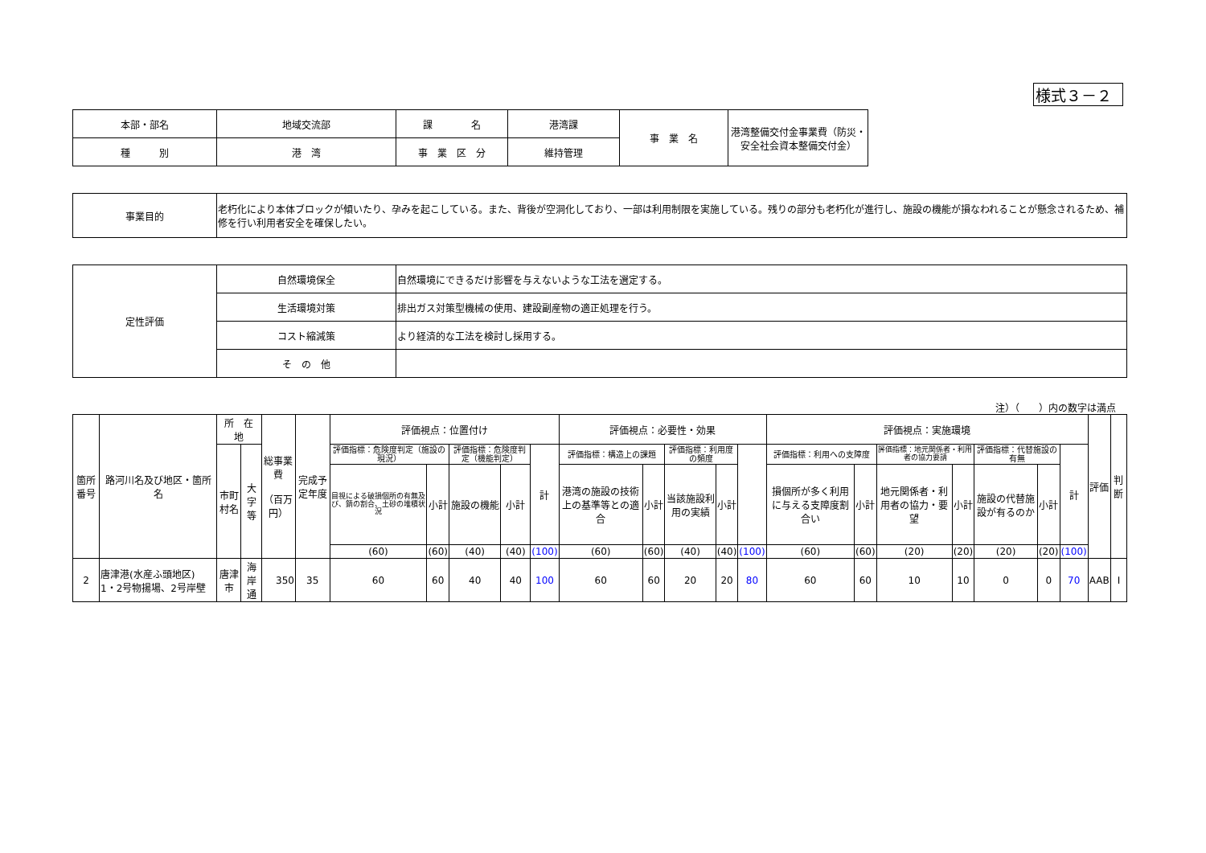様式３－２
| 本部・部名 | 地域交流部 | 課 名 | 港湾課 | 事 業 名 | 港湾整備交付金事業費（防災・安全社会資本整備交付金） |
| 種 別 | 港 湾 | 事 業 区 分 | 維持管理 | | |
| 事業目的 | 老朽化により本体ブロックが傾いたり、孕みを起こしている。また、背後が空洞化しており、一部は利用制限を実施している。残りの部分も老朽化が進行し、施設の機能が損なわれることが懸念されるため、補修を行い利用者安全を確保したい。 |
| 定性評価 | 自然環境保全 | 自然環境にできるだけ影響を与えないような工法を選定する。 |
| | 生活環境対策 | 排出ガス対策型機械の使用、建設副産物の適正処理を行う。 |
| | コスト縮減策 | より経済的な工法を検討し採用する。 |
| | そ の 他 | |
注）（　　）内の数字は満点
| 箇所番号 | 路河川名及び地区・箇所名 | 所 在 地 | | 総事業費 （百万円） | 完成予定年度 | 評価視点：位置付け | | | | | 評価視点：必要性・効果 | | | | | 評価視点：実施環境 | | | | | | | 評価 | 判断 |
| | | 市町村名 | 大字等 | | | 評価指標：危険度判定（施設の現況） | | 評価指標：危険度判定（機能判定） | | 計 | 評価指標：構造上の課題 | | 評価指標：利用度の頻度 | | | 評価指標：利用への支障度 | | 評価指標：地元関係者・利用者の協力要請 | | 評価指標：代替施設の有無 | | 計 | | |
| | | | | | | 目視による破損個所の有無及び、錆の割合、土砂の堆積状況 | 小計 | 施設の機能 | 小計 | | 港湾の施設の技術上の基準等との適合 | 小計 | 当該施設利用の実績 | 小計 | | 損個所が多く利用に与える支障度割合い | 小計 | 地元関係者・利用者の協力・要望 | 小計 | 施設の代替施設が有るのか | 小計 | | | |
| | | | | | | (60) | (60) | (40) | (40) | (100) | (60) | (60) | (40) | (40) | (100) | (60) | (60) | (20) | (20) | (20) | (20) | (100) | | |
| 2 | 唐津港(水産ふ頭地区) 1・2号物揚場、2号岸壁 | 唐津市 | 海岸通 | 350 | 35 | 60 | 60 | 40 | 40 | 100 | 60 | 60 | 20 | 20 | 80 | 60 | 60 | 10 | 10 | 0 | 0 | 70 | AAB | Ⅰ |